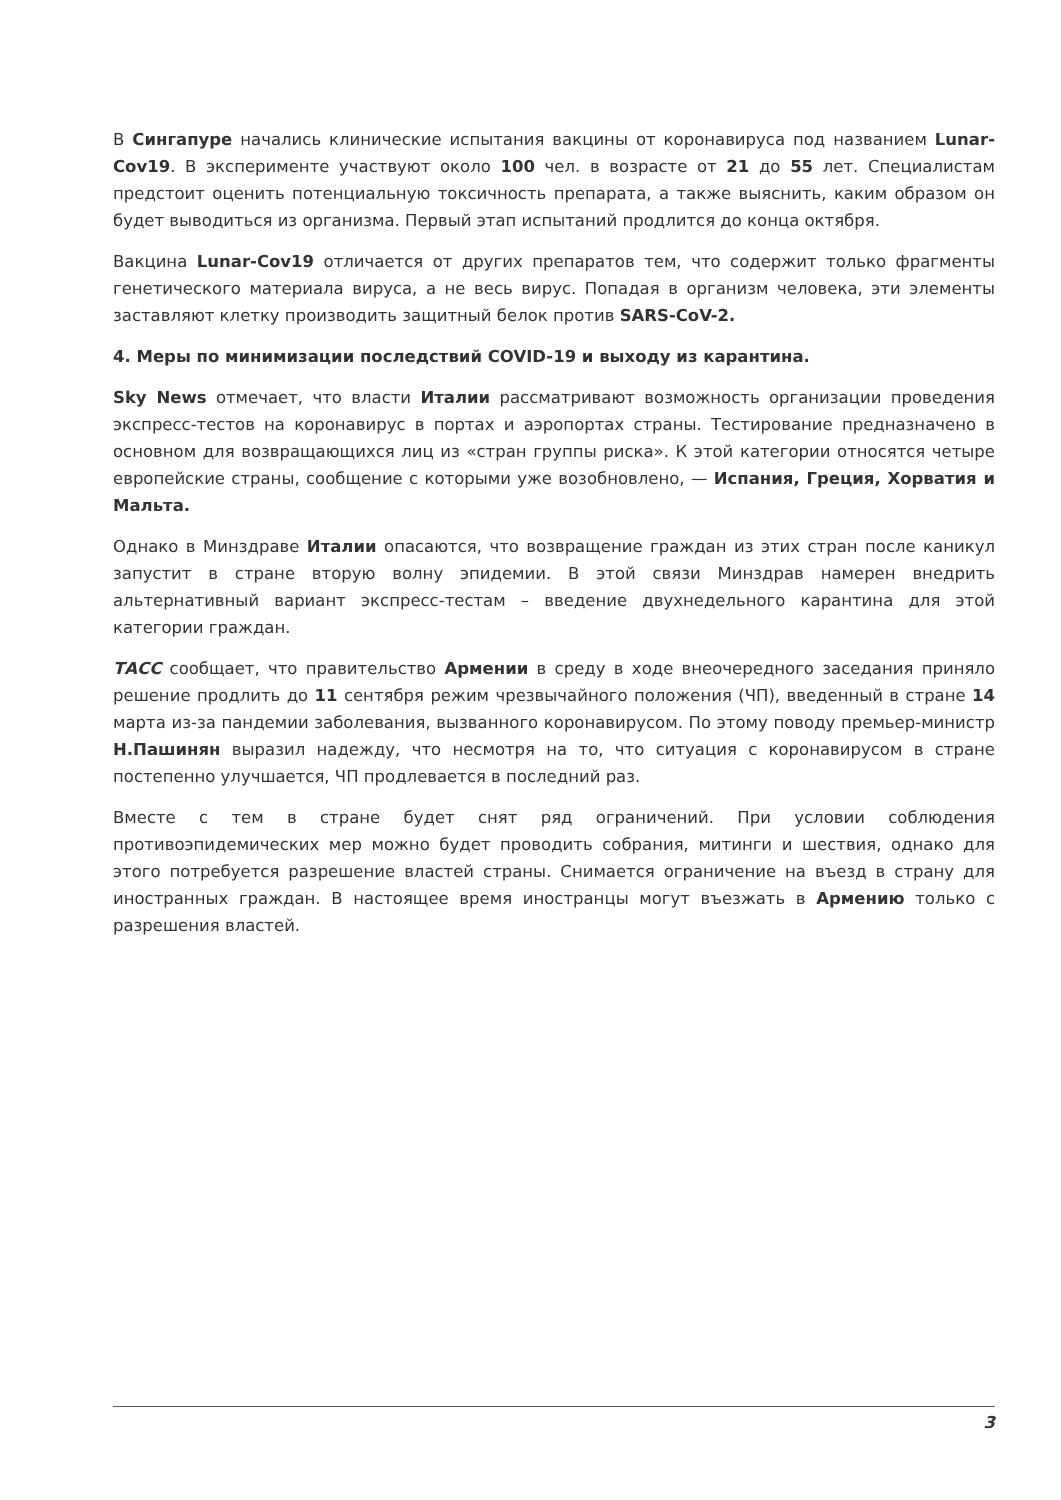В Сингапуре начались клинические испытания вакцины от коронавируса под названием Lunar-Cov19. В эксперименте участвуют около 100 чел. в возрасте от 21 до 55 лет. Специалистам предстоит оценить потенциальную токсичность препарата, а также выяснить, каким образом он будет выводиться из организма. Первый этап испытаний продлится до конца октября.
Вакцина Lunar-Cov19 отличается от других препаратов тем, что содержит только фрагменты генетического материала вируса, а не весь вирус. Попадая в организм человека, эти элементы заставляют клетку производить защитный белок против SARS-CoV-2.
4. Меры по минимизации последствий COVID-19 и выходу из карантина.
Sky News отмечает, что власти Италии рассматривают возможность организации проведения экспресс-тестов на коронавирус в портах и аэропортах страны. Тестирование предназначено в основном для возвращающихся лиц из «стран группы риска». К этой категории относятся четыре европейские страны, сообщение с которыми уже возобновлено, — Испания, Греция, Хорватия и Мальта.
Однако в Минздраве Италии опасаются, что возвращение граждан из этих стран после каникул запустит в стране вторую волну эпидемии. В этой связи Минздрав намерен внедрить альтернативный вариант экспресс-тестам – введение двухнедельного карантина для этой категории граждан.
ТАСС сообщает, что правительство Армении в среду в ходе внеочередного заседания приняло решение продлить до 11 сентября режим чрезвычайного положения (ЧП), введенный в стране 14 марта из-за пандемии заболевания, вызванного коронавирусом. По этому поводу премьер-министр Н.Пашинян выразил надежду, что несмотря на то, что ситуация с коронавирусом в стране постепенно улучшается, ЧП продлевается в последний раз.
Вместе с тем в стране будет снят ряд ограничений. При условии соблюдения противоэпидемических мер можно будет проводить собрания, митинги и шествия, однако для этого потребуется разрешение властей страны. Снимается ограничение на въезд в страну для иностранных граждан. В настоящее время иностранцы могут въезжать в Армению только с разрешения властей.
3